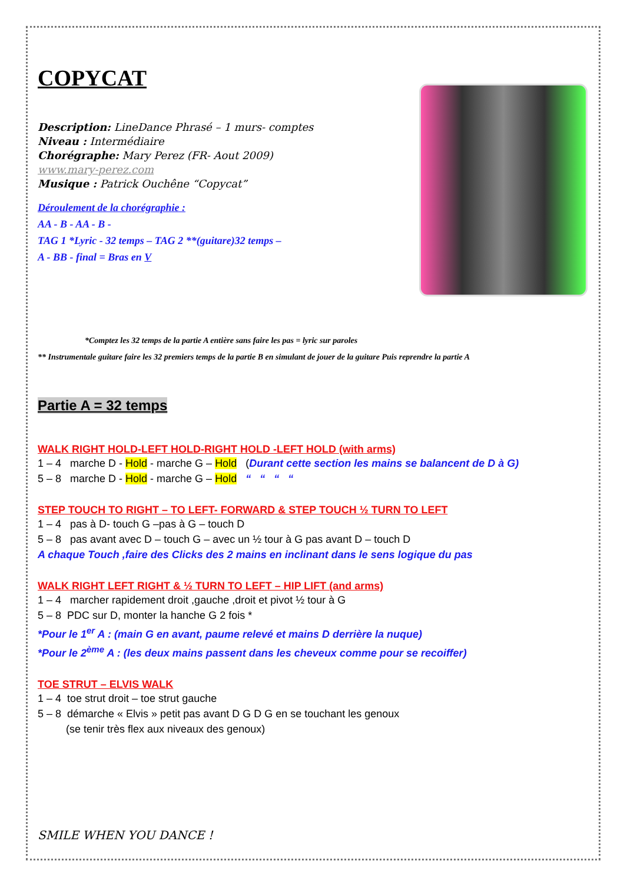COPYCAT
Description: LineDance Phrasé – 1 murs- comptes
Niveau : Intermédiaire
Chorégraphe: Mary Perez (FR- Aout 2009)
www.mary-perez.com
Musique : Patrick Ouchêne “Copycat”
Déroulement de la chorégraphie :
AA - B - AA - B -
TAG 1 *Lyric - 32 temps – TAG 2 **(guitare)32 temps –
A - BB - final = Bras en V
*Comptez les 32 temps de la partie A entière sans faire les pas = lyric sur paroles
** Instrumentale guitare faire les 32 premiers temps de la partie B en simulant de jouer de la guitare Puis reprendre la partie A
Partie A = 32 temps
WALK RIGHT HOLD-LEFT HOLD-RIGHT HOLD -LEFT HOLD (with arms)
1 – 4 marche D - Hold - marche G – Hold (Durant cette section les mains se balancent de D à G)
5 – 8 marche D - Hold - marche G – Hold “ “ “ “
STEP TOUCH TO RIGHT – TO LEFT- FORWARD & STEP TOUCH ½ TURN TO LEFT
1 – 4 pas à D- touch G –pas à G – touch D
5 – 8 pas avant avec D – touch G – avec un ½ tour à G pas avant D – touch D
A chaque Touch ,faire des Clicks des 2 mains en inclinant dans le sens logique du pas
WALK RIGHT LEFT RIGHT & ½ TURN TO LEFT – HIP LIFT (and arms)
1 – 4 marcher rapidement droit ,gauche ,droit et pivot ½ tour à G
5 – 8 PDC sur D, monter la hanche G 2 fois *
*Pour le 1<sup>er</sup> A : (main G en avant, paume relevé et mains D derrière la nuque)
*Pour le 2<sup>ème</sup> A : (les deux mains passent dans les cheveux comme pour se recoiffer)
TOE STRUT – ELVIS WALK
1 – 4 toe strut droit – toe strut gauche
5 – 8 démarche « Elvis » petit pas avant D G D G en se touchant les genoux
(se tenir très flex aux niveaux des genoux)
SMILE WHEN YOU DANCE !